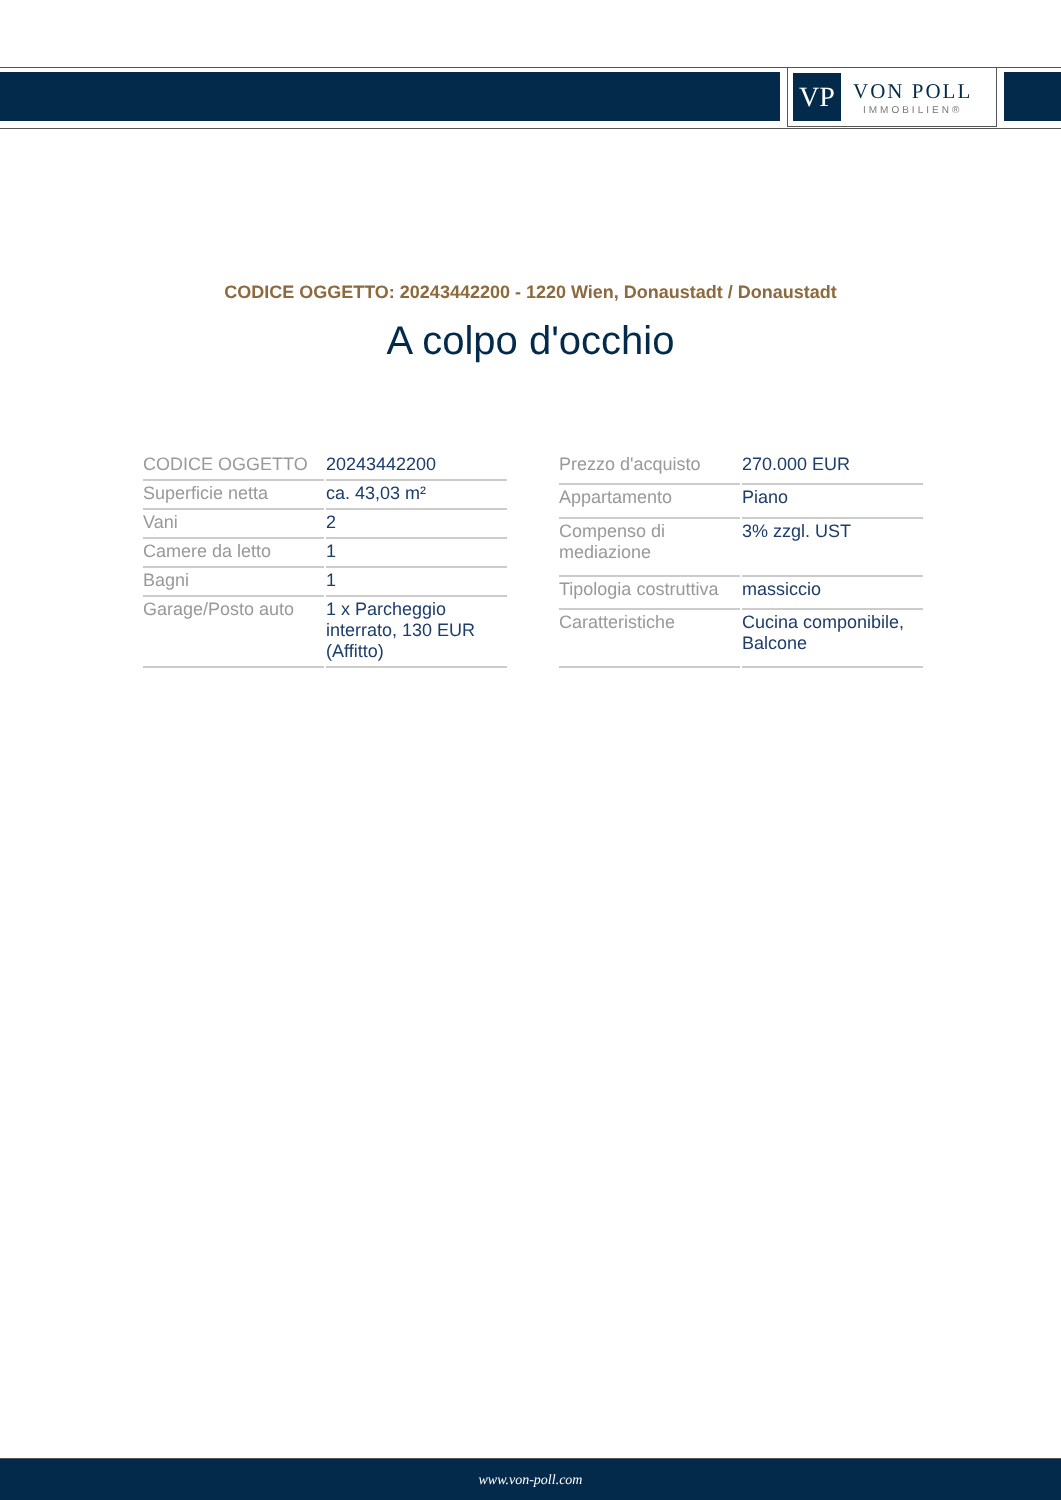VP
VON POLL
IMMOBILIEN®
CODICE OGGETTO: 20243442200 - 1220 Wien, Donaustadt / Donaustadt
A colpo d'occhio
| CODICE OGGETTO | 20243442200 |
| Superficie netta | ca. 43,03 m² |
| Vani | 2 |
| Camere da letto | 1 |
| Bagni | 1 |
| Garage/Posto auto | 1 x Parcheggio interrato, 130 EUR (Affitto) |
| Prezzo d'acquisto | 270.000 EUR |
| Appartamento | Piano |
| Compenso di mediazione | 3% zzgl. UST |
| Tipologia costruttiva | massiccio |
| Caratteristiche | Cucina componibile, Balcone |
www.von-poll.com